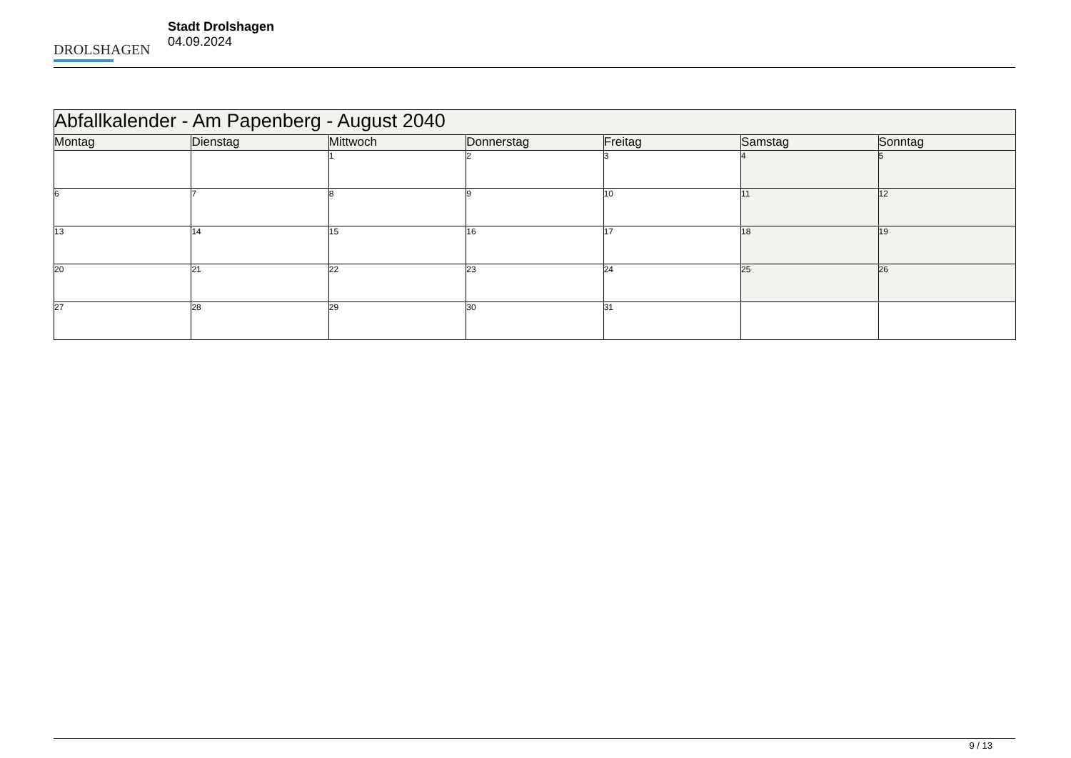DROLSHAGEN
Stadt Drolshagen
04.09.2024
| Abfallkalender - Am Papenberg - August 2040 | | | | | | |
| --- | --- | --- | --- | --- | --- | --- |
| Montag | Dienstag | Mittwoch | Donnerstag | Freitag | Samstag | Sonntag |
| | | 1 | 2 | 3 | 4 | 5 |
| 6 | 7 | 8 | 9 | 10 | 11 | 12 |
| 13 | 14 | 15 | 16 | 17 | 18 | 19 |
| 20 | 21 | 22 | 23 | 24 | 25 | 26 |
| 27 | 28 | 29 | 30 | 31 | | |
9 / 13